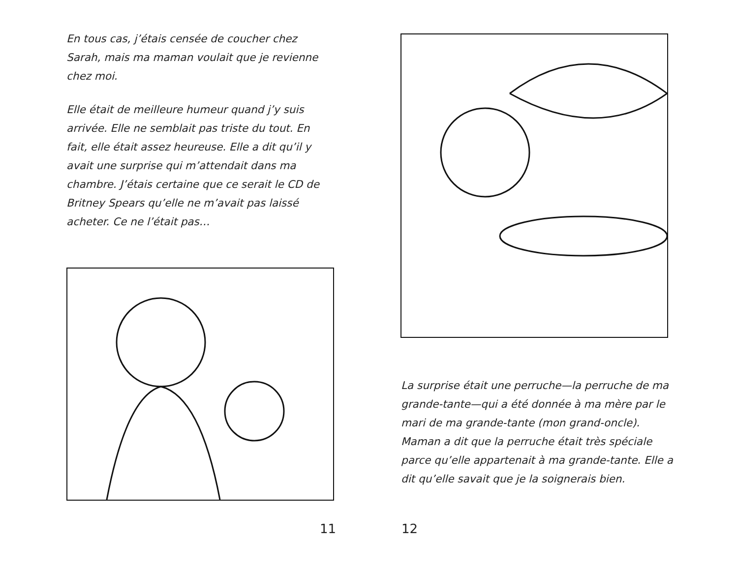En tous cas, j’étais censée de coucher chez Sarah, mais ma maman voulait que je revienne chez moi.
Elle était de meilleure humeur quand j’y suis arrivée. Elle ne semblait pas triste du tout. En fait, elle était assez heureuse. Elle a dit qu’il y avait une surprise qui m’attendait dans ma chambre. J’étais certaine que ce serait le CD de Britney Spears qu’elle ne m’avait pas laissé acheter. Ce ne l’était pas…
11
La surprise était une perruche—la perruche de ma grande-tante—qui a été donnée à ma mère par le mari de ma grande-tante (mon grand-oncle). Maman a dit que la perruche était très spéciale parce qu’elle appartenait à ma grande-tante. Elle a dit qu’elle savait que je la soignerais bien.
12